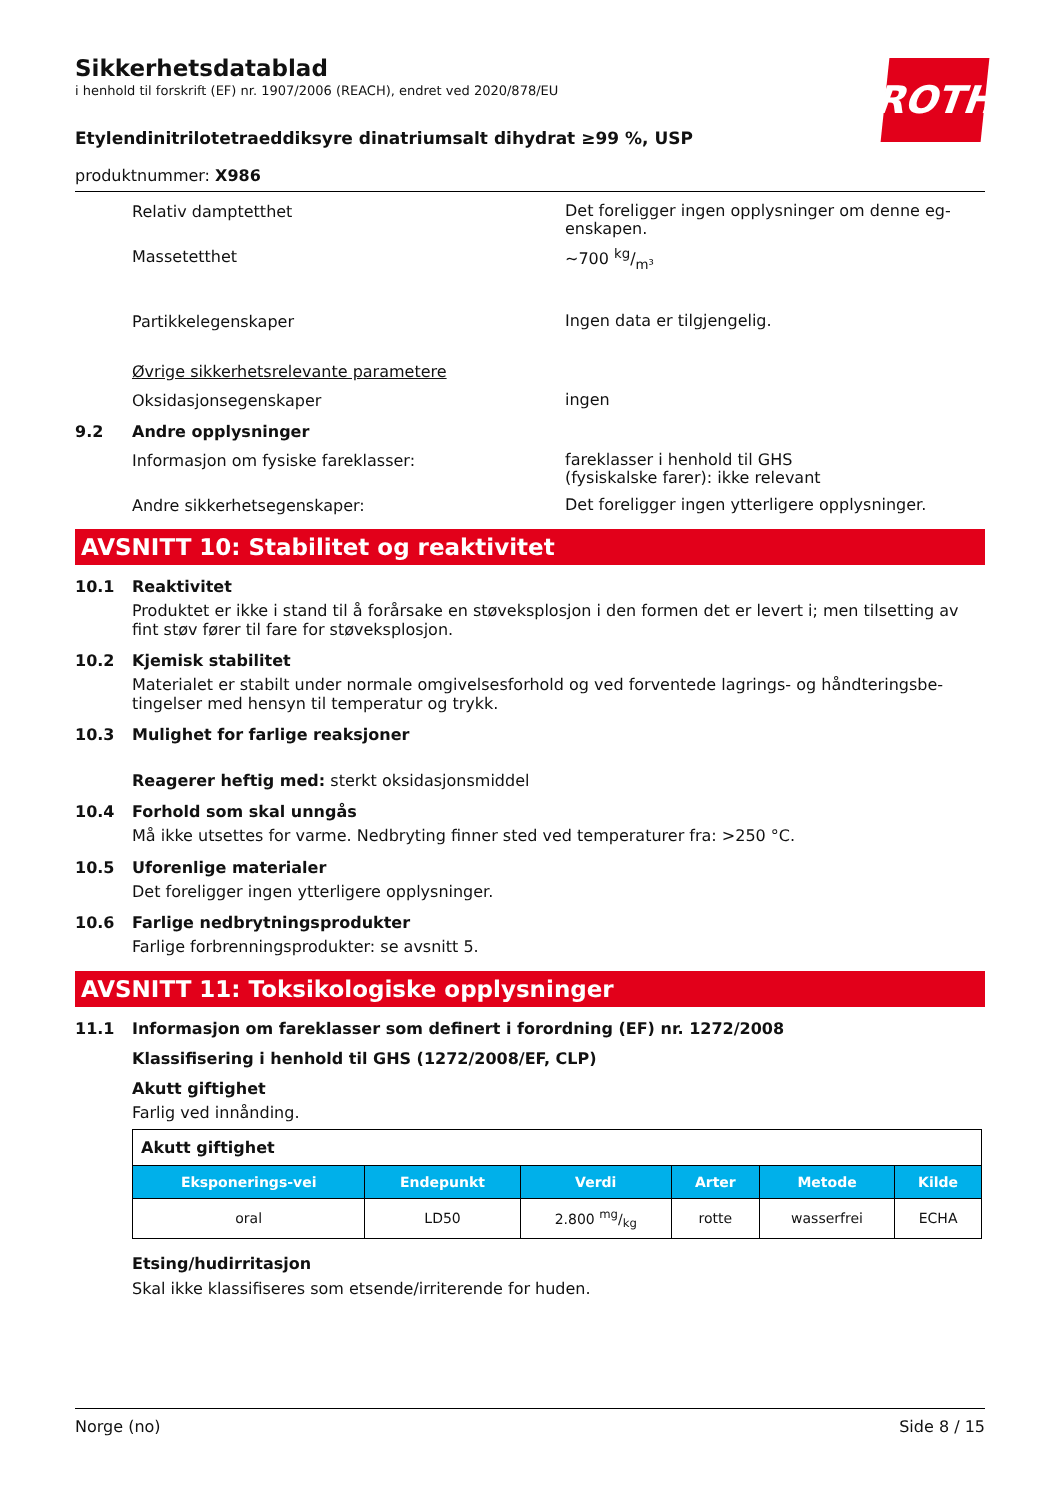Sikkerhetsdatablad
i henhold til forskrift (EF) nr. 1907/2006 (REACH), endret ved 2020/878/EU
ROTH
Etylendinitrilotetraeddiksyre dinatriumsalt dihydrat ≥99 %, USP
produktnummer: X986
Relativ damptetthet
Det foreligger ingen opplysninger om denne eg-enskapen.
Massetetthet
~700 kg/m³
Partikkelegenskaper
Ingen data er tilgjengelig.
Øvrige sikkerhetsrelevante parametere
Oksidasjonsegenskaper
ingen
9.2 Andre opplysninger
Informasjon om fysiske fareklasser:
fareklasser i henhold til GHS
(fysiskalske farer): ikke relevant
Andre sikkerhetsegenskaper:
Det foreligger ingen ytterligere opplysninger.
AVSNITT 10: Stabilitet og reaktivitet
10.1 Reaktivitet
Produktet er ikke i stand til å forårsake en støveksplosjon i den formen det er levert i; men tilsetting av fint støv fører til fare for støveksplosjon.
10.2 Kjemisk stabilitet
Materialet er stabilt under normale omgivelsesforhold og ved forventede lagrings- og håndteringsbe-tingelser med hensyn til temperatur og trykk.
10.3 Mulighet for farlige reaksjoner
Reagerer heftig med: sterkt oksidasjonsmiddel
10.4 Forhold som skal unngås
Må ikke utsettes for varme. Nedbryting finner sted ved temperaturer fra: >250 °C.
10.5 Uforenlige materialer
Det foreligger ingen ytterligere opplysninger.
10.6 Farlige nedbrytningsprodukter
Farlige forbrenningsprodukter: se avsnitt 5.
AVSNITT 11: Toksikologiske opplysninger
11.1 Informasjon om fareklasser som definert i forordning (EF) nr. 1272/2008
Klassifisering i henhold til GHS (1272/2008/EF, CLP)
Akutt giftighet
Farlig ved innånding.
| Akutt giftighet | | | | | |
| Eksponerings-vei | Endepunkt | Verdi | Arter | Metode | Kilde |
| oral | LD50 | 2.800 mg/kg | rotte | wasserfrei | ECHA |
Etsing/hudirritasjon
Skal ikke klassifiseres som etsende/irriterende for huden.
Norge (no) Side 8 / 15